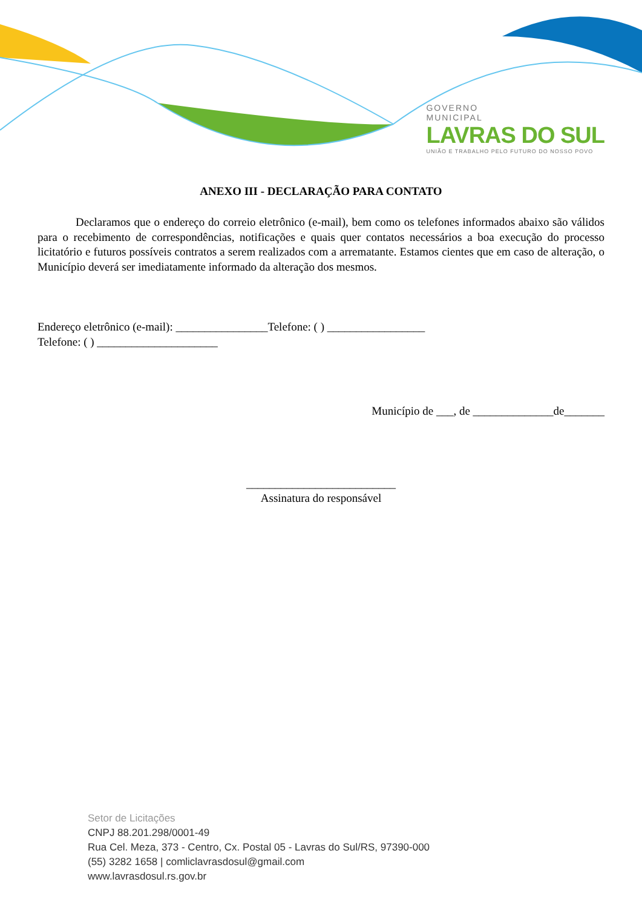GOVERNO
MUNICIPAL
LAVRAS DO SUL
UNIÃO E TRABALHO PELO FUTURO DO NOSSO POVO
ANEXO III - DECLARAÇÃO PARA CONTATO
Declaramos que o endereço do correio eletrônico (e-mail), bem como os telefones informados abaixo são válidos para o recebimento de correspondências, notificações e quais quer contatos necessários a boa execução do processo licitatório e futuros possíveis contratos a serem realizados com a arrematante. Estamos cientes que em caso de alteração, o Município deverá ser imediatamente informado da alteração dos mesmos.
Endereço eletrônico (e-mail): ________________Telefone: ( ) _________________
Telefone: ( ) _____________________
Município de ___, de ______________de_______
__________________________
Assinatura do responsável
Setor de Licitações
CNPJ 88.201.298/0001-49
Rua Cel. Meza, 373 - Centro, Cx. Postal 05 - Lavras do Sul/RS, 97390-000
(55) 3282 1658 | comliclavrasdosul@gmail.com
www.lavrasdosul.rs.gov.br